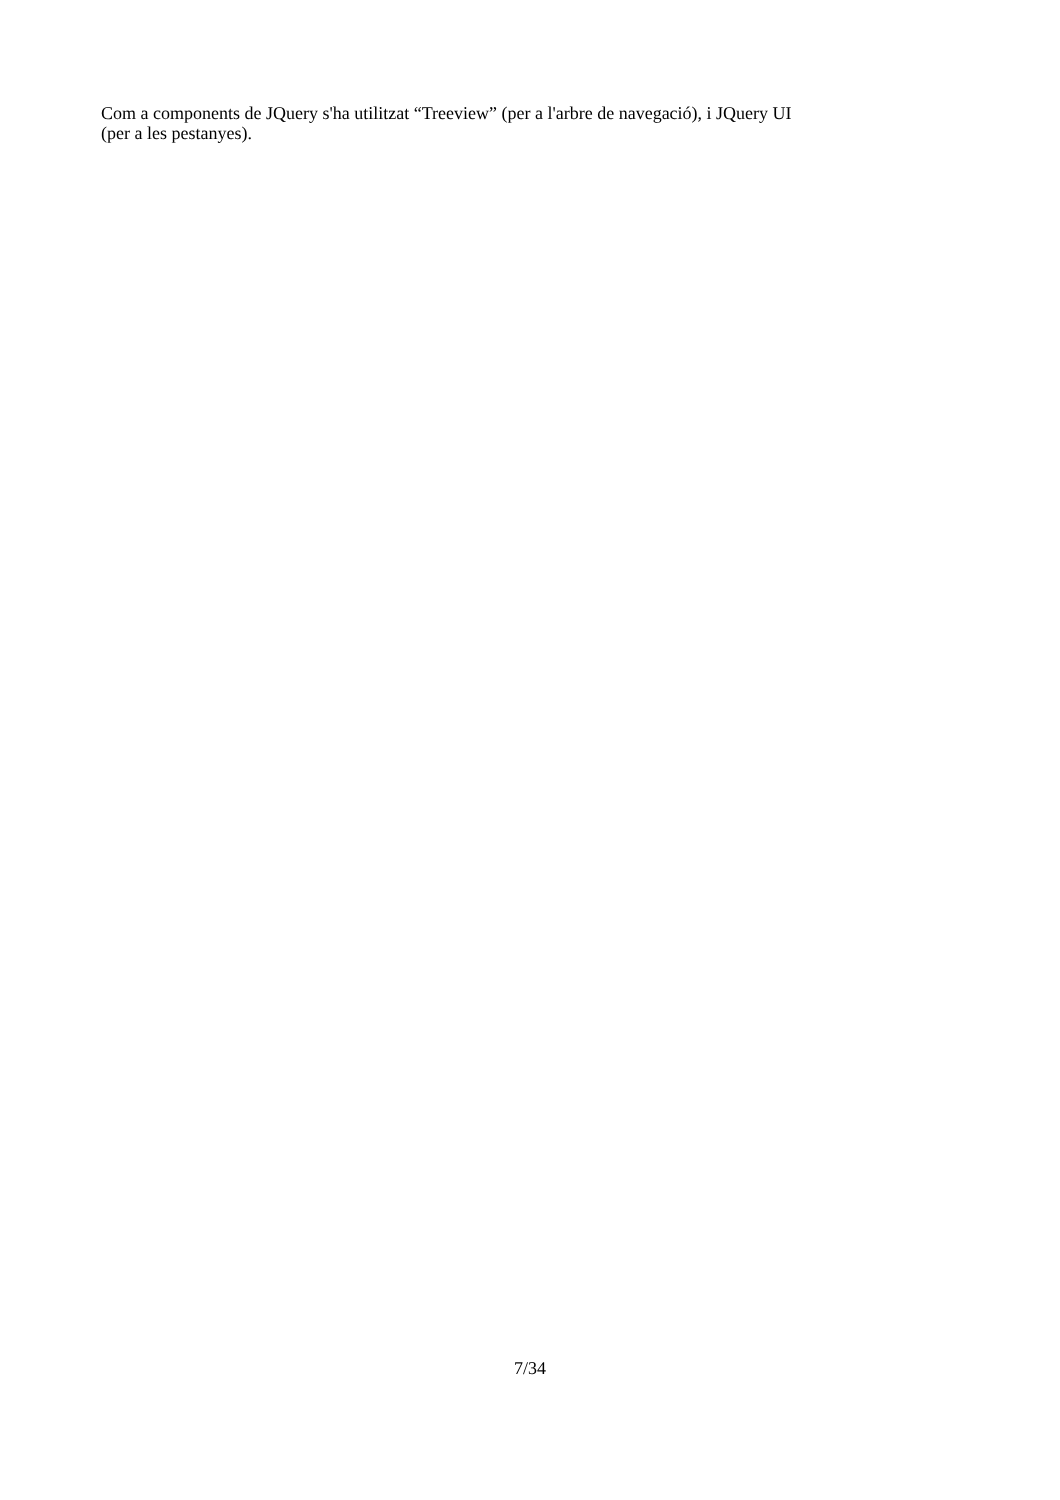Com a components de JQuery s'ha utilitzat “Treeview” (per a l'arbre de navegació), i JQuery UI
(per a les pestanyes).
7/34